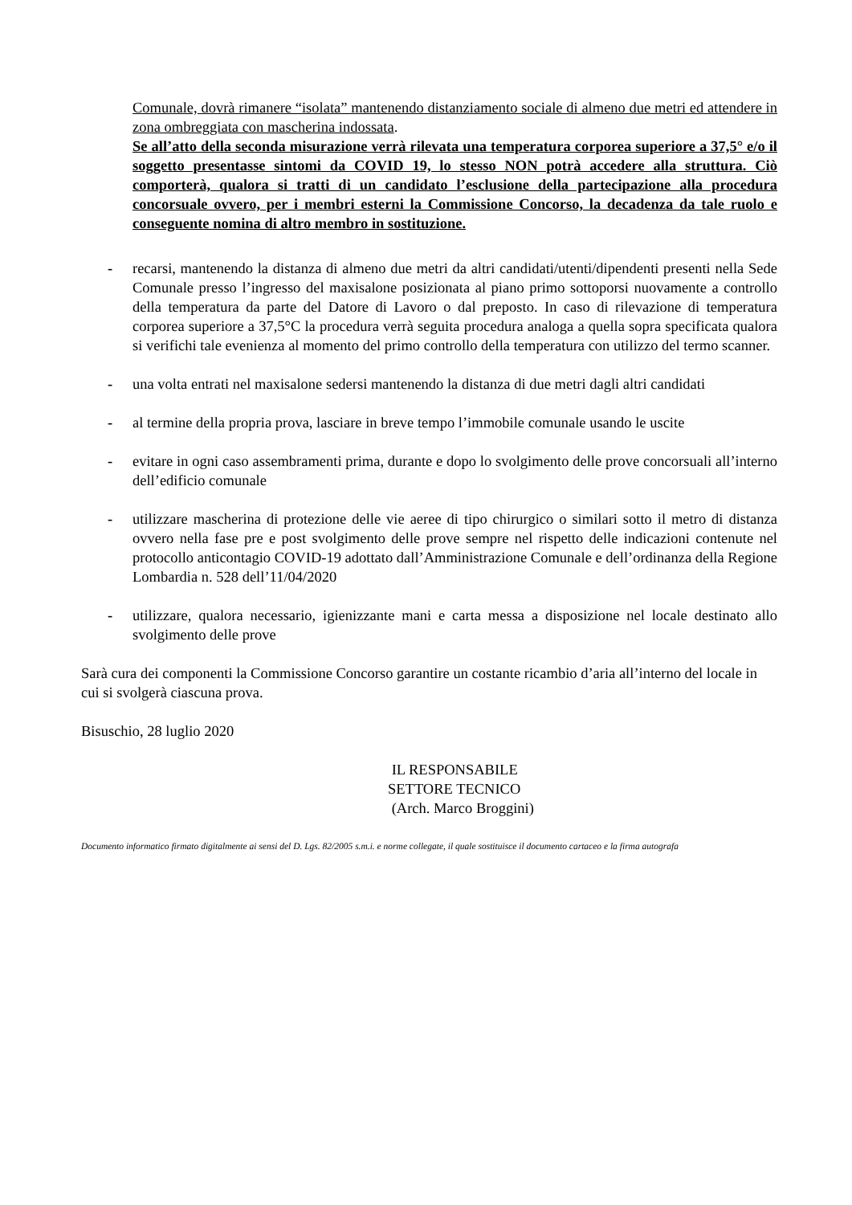Comunale, dovrà rimanere “isolata” mantenendo distanziamento sociale di almeno due metri ed attendere in zona ombreggiata con mascherina indossata.
Se all’atto della seconda misurazione verrà rilevata una temperatura corporea superiore a 37,5° e/o il soggetto presentasse sintomi da COVID 19, lo stesso NON potrà accedere alla struttura. Ciò comporterà, qualora si tratti di un candidato l’esclusione della partecipazione alla procedura concorsuale ovvero, per i membri esterni la Commissione Concorso, la decadenza da tale ruolo e conseguente nomina di altro membro in sostituzione.
- recarsi, mantenendo la distanza di almeno due metri da altri candidati/utenti/dipendenti presenti nella Sede Comunale presso l’ingresso del maxisalone posizionata al piano primo sottoporsi nuovamente a controllo della temperatura da parte del Datore di Lavoro o dal preposto. In caso di rilevazione di temperatura corporea superiore a 37,5°C la procedura verrà seguita procedura analoga a quella sopra specificata qualora si verifichi tale evenienza al momento del primo controllo della temperatura con utilizzo del termo scanner.
- una volta entrati nel maxisalone sedersi mantenendo la distanza di due metri dagli altri candidati
- al termine della propria prova, lasciare in breve tempo l’immobile comunale usando le uscite
- evitare in ogni caso assembramenti prima, durante e dopo lo svolgimento delle prove concorsuali all’interno dell’edificio comunale
- utilizzare mascherina di protezione delle vie aeree di tipo chirurgico o similari sotto il metro di distanza ovvero nella fase pre e post svolgimento delle prove sempre nel rispetto delle indicazioni contenute nel protocollo anticontagio COVID-19 adottato dall’Amministrazione Comunale e dell’ordinanza della Regione Lombardia n. 528 dell’11/04/2020
- utilizzare, qualora necessario, igienizzante mani e carta messa a disposizione nel locale destinato allo svolgimento delle prove
Sarà cura dei componenti la Commissione Concorso garantire un costante ricambio d’aria all’interno del locale in cui si svolgerà ciascuna prova.
Bisuschio, 28 luglio 2020
IL RESPONSABILE
SETTORE TECNICO
(Arch. Marco Broggini)
Documento informatico firmato digitalmente ai sensi del D. Lgs. 82/2005 s.m.i. e norme collegate, il quale sostituisce il documento cartaceo e la firma autografa